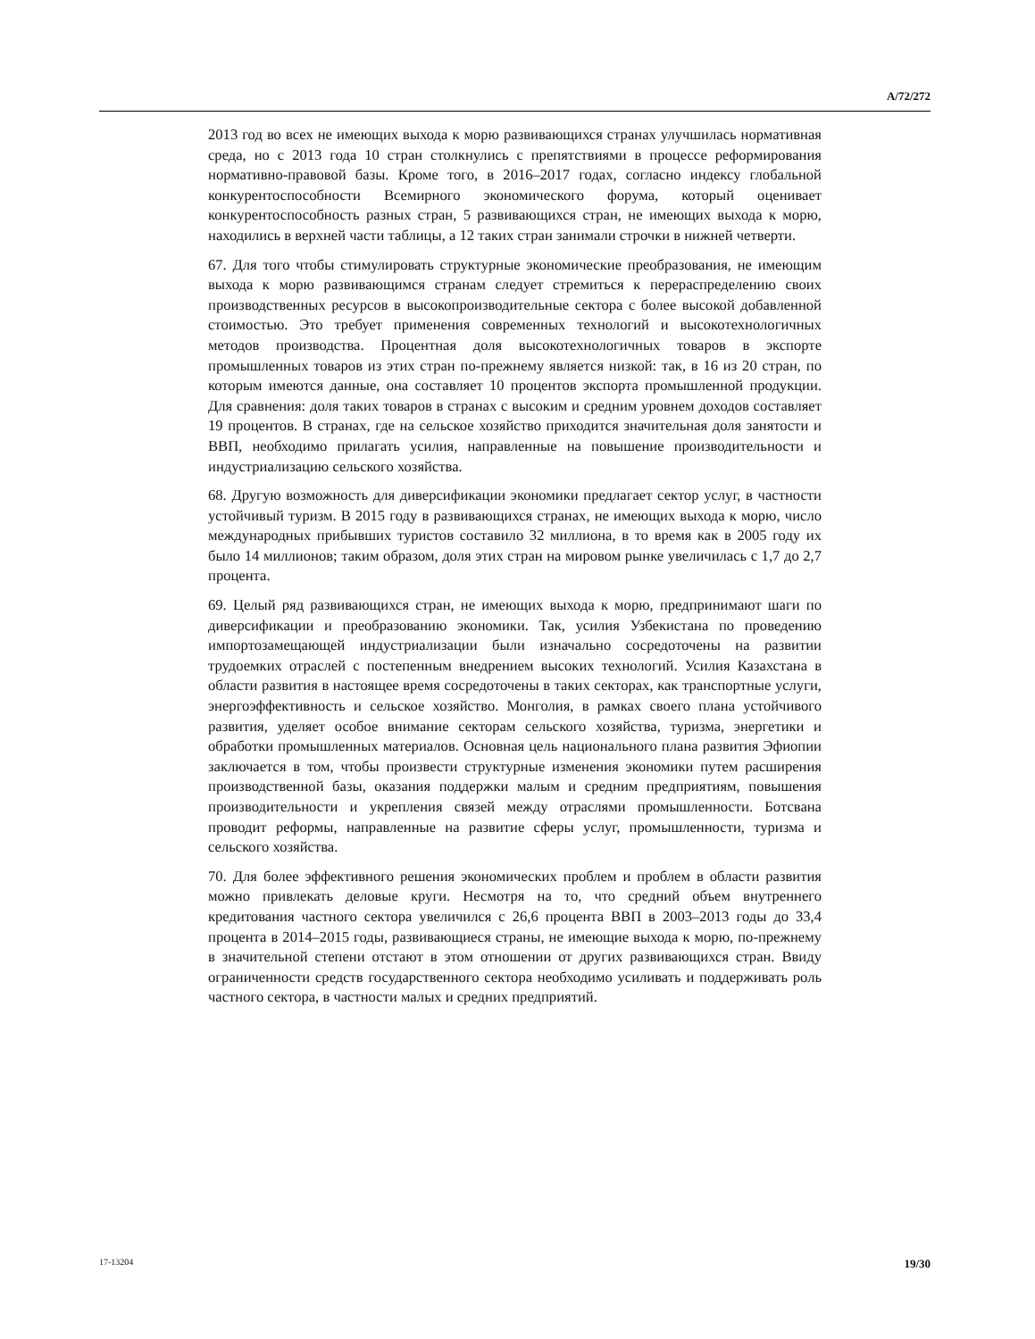A/72/272
2013 год во всех не имеющих выхода к морю развивающихся странах улучшилась нормативная среда, но с 2013 года 10 стран столкнулись с препятствиями в процессе реформирования нормативно-правовой базы. Кроме того, в 2016–2017 годах, согласно индексу глобальной конкурентоспособности Всемирного экономического форума, который оценивает конкурентоспособность разных стран, 5 развивающихся стран, не имеющих выхода к морю, находились в верхней части таблицы, а 12 таких стран занимали строчки в нижней четверти.
67. Для того чтобы стимулировать структурные экономические преобразования, не имеющим выхода к морю развивающимся странам следует стремиться к перераспределению своих производственных ресурсов в высокопроизводительные сектора с более высокой добавленной стоимостью. Это требует применения современных технологий и высокотехнологичных методов производства. Процентная доля высокотехнологичных товаров в экспорте промышленных товаров из этих стран по-прежнему является низкой: так, в 16 из 20 стран, по которым имеются данные, она составляет 10 процентов экспорта промышленной продукции. Для сравнения: доля таких товаров в странах с высоким и средним уровнем доходов составляет 19 процентов. В странах, где на сельское хозяйство приходится значительная доля занятости и ВВП, необходимо прилагать усилия, направленные на повышение производительности и индустриализацию сельского хозяйства.
68. Другую возможность для диверсификации экономики предлагает сектор услуг, в частности устойчивый туризм. В 2015 году в развивающихся странах, не имеющих выхода к морю, число международных прибывших туристов составило 32 миллиона, в то время как в 2005 году их было 14 миллионов; таким образом, доля этих стран на мировом рынке увеличилась с 1,7 до 2,7 процента.
69. Целый ряд развивающихся стран, не имеющих выхода к морю, предпринимают шаги по диверсификации и преобразованию экономики. Так, усилия Узбекистана по проведению импортозамещающей индустриализации были изначально сосредоточены на развитии трудоемких отраслей с постепенным внедрением высоких технологий. Усилия Казахстана в области развития в настоящее время сосредоточены в таких секторах, как транспортные услуги, энергоэффективность и сельское хозяйство. Монголия, в рамках своего плана устойчивого развития, уделяет особое внимание секторам сельского хозяйства, туризма, энергетики и обработки промышленных материалов. Основная цель национального плана развития Эфиопии заключается в том, чтобы произвести структурные изменения экономики путем расширения производственной базы, оказания поддержки малым и средним предприятиям, повышения производительности и укрепления связей между отраслями промышленности. Ботсвана проводит реформы, направленные на развитие сферы услуг, промышленности, туризма и сельского хозяйства.
70. Для более эффективного решения экономических проблем и проблем в области развития можно привлекать деловые круги. Несмотря на то, что средний объем внутреннего кредитования частного сектора увеличился с 26,6 процента ВВП в 2003–2013 годы до 33,4 процента в 2014–2015 годы, развивающиеся страны, не имеющие выхода к морю, по-прежнему в значительной степени отстают в этом отношении от других развивающихся стран. Ввиду ограниченности средств государственного сектора необходимо усиливать и поддерживать роль частного сектора, в частности малых и средних предприятий.
17-13204 19/30